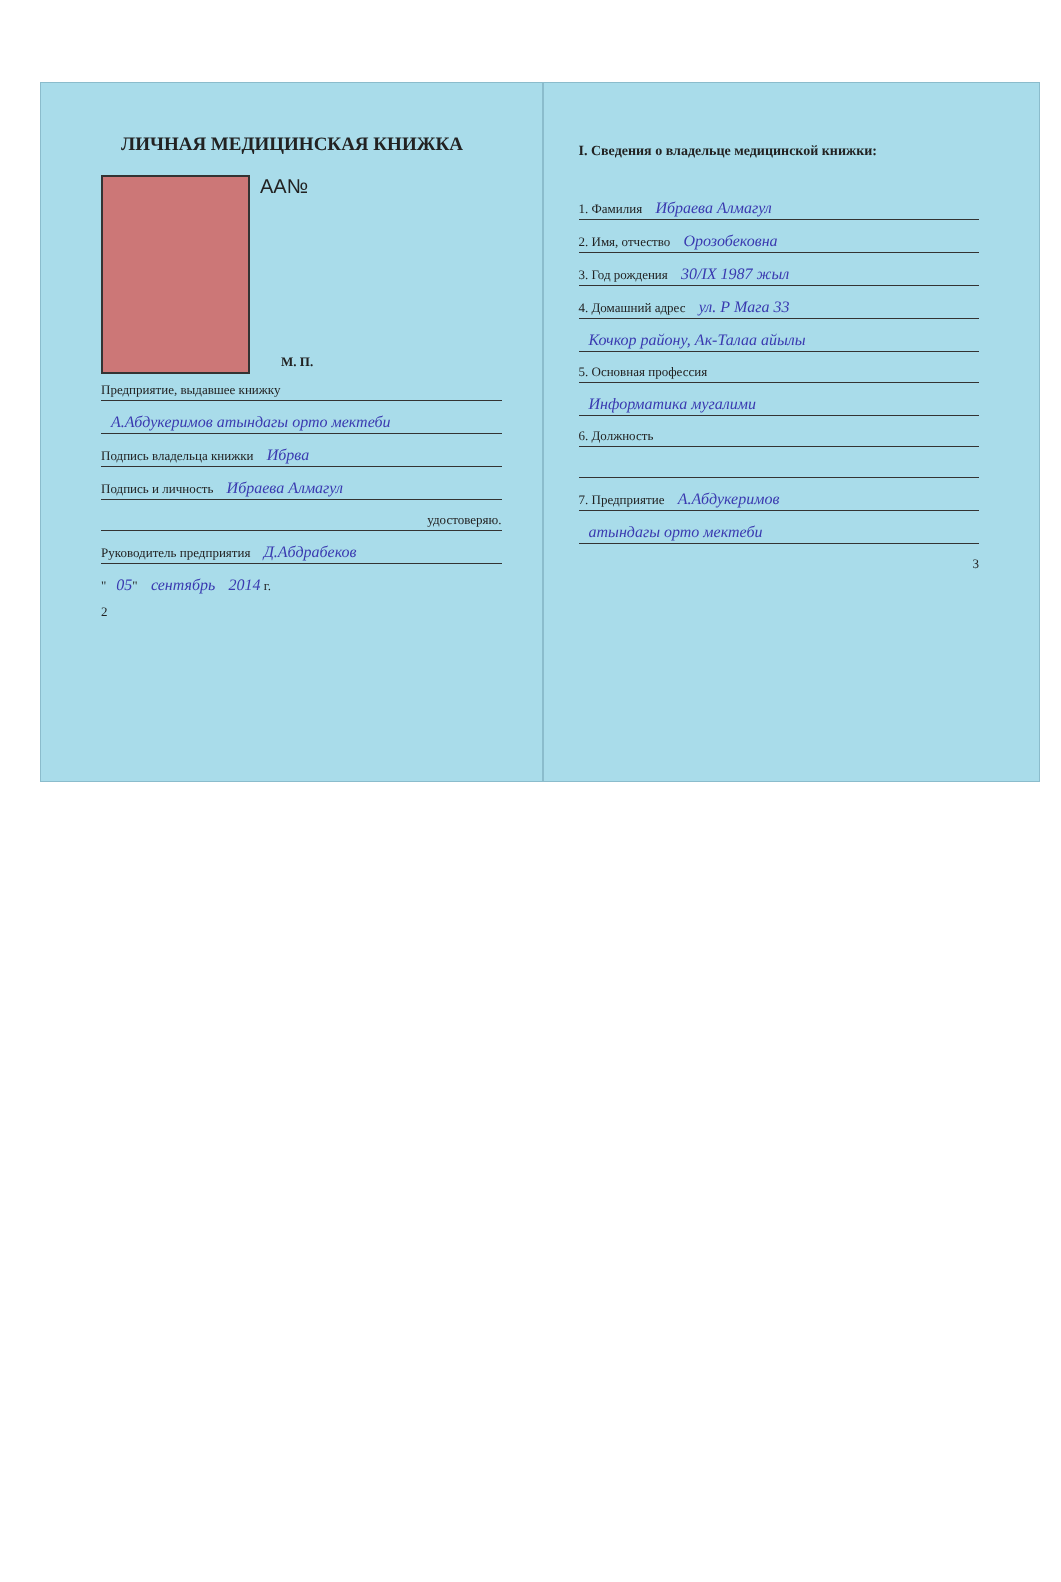ЛИЧНАЯ МЕДИЦИНСКАЯ КНИЖКА
AA№
М. П.
Предприятие, выдавшее книжку
А.Абдукеримов атындагы орто мектеби
Подпись владельца книжки Ибрва
Подпись и личность Ибраева Алмагул
удостоверяю.
Руководитель предприятия Д.Абдрабеков
" 05" сентябрь 2014 г.
2
I. Сведения о владельце медицинской книжки:
1. Фамилия Ибраева Алмагул
2. Имя, отчество Орозобековна
3. Год рождения 30/IX 1987 жыл
4. Домашний адрес ул. Р Мага 33
Кочкор району, Ак-Талаа айылы
5. Основная профессия
Информатика мугалими
6. Должность
7. Предприятие А.Абдукеримов
атындагы орто мектеби
3